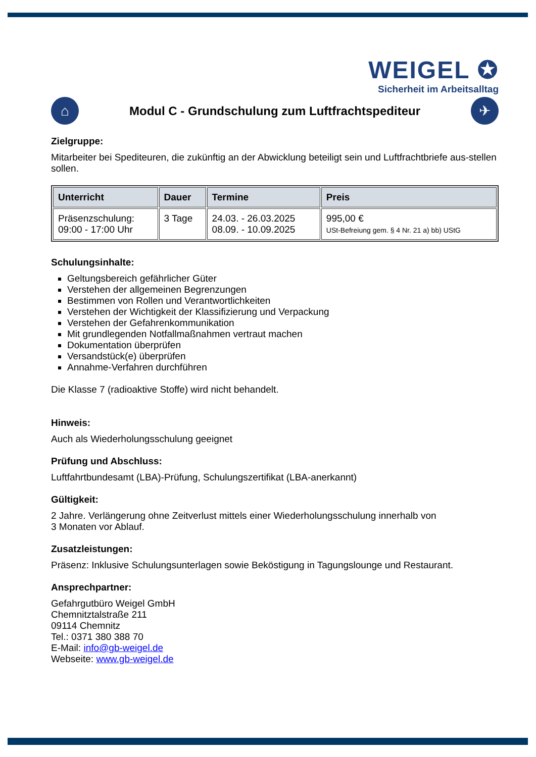WEIGEL ✪
Sicherheit im Arbeitsalltag
⌂
Modul C - Grundschulung zum Luftfrachtspediteur
✈
Zielgruppe:
Mitarbeiter bei Spediteuren, die zukünftig an der Abwicklung beteiligt sein und Luftfrachtbriefe aus-stellen sollen.
| Unterricht | Dauer | Termine | Preis |
| --- | --- | --- | --- |
| Präsenzschulung: 09:00 - 17:00 Uhr | 3 Tage | 24.03. - 26.03.2025 08.09. - 10.09.2025 | 995,00 € USt-Befreiung gem. § 4 Nr. 21 a) bb) UStG |
Schulungsinhalte:
Geltungsbereich gefährlicher Güter
Verstehen der allgemeinen Begrenzungen
Bestimmen von Rollen und Verantwortlichkeiten
Verstehen der Wichtigkeit der Klassifizierung und Verpackung
Verstehen der Gefahrenkommunikation
Mit grundlegenden Notfallmaßnahmen vertraut machen
Dokumentation überprüfen
Versandstück(e) überprüfen
Annahme-Verfahren durchführen
Die Klasse 7 (radioaktive Stoffe) wird nicht behandelt.
Hinweis:
Auch als Wiederholungsschulung geeignet
Prüfung und Abschluss:
Luftfahrtbundesamt (LBA)-Prüfung, Schulungszertifikat (LBA-anerkannt)
Gültigkeit:
2 Jahre. Verlängerung ohne Zeitverlust mittels einer Wiederholungsschulung innerhalb von
3 Monaten vor Ablauf.
Zusatzleistungen:
Präsenz: Inklusive Schulungsunterlagen sowie Beköstigung in Tagungslounge und Restaurant.
Ansprechpartner:
Gefahrgutbüro Weigel GmbH
Chemnitztalstraße 211
09114 Chemnitz
Tel.: 0371 380 388 70
E-Mail: info@gb-weigel.de
Webseite: www.gb-weigel.de